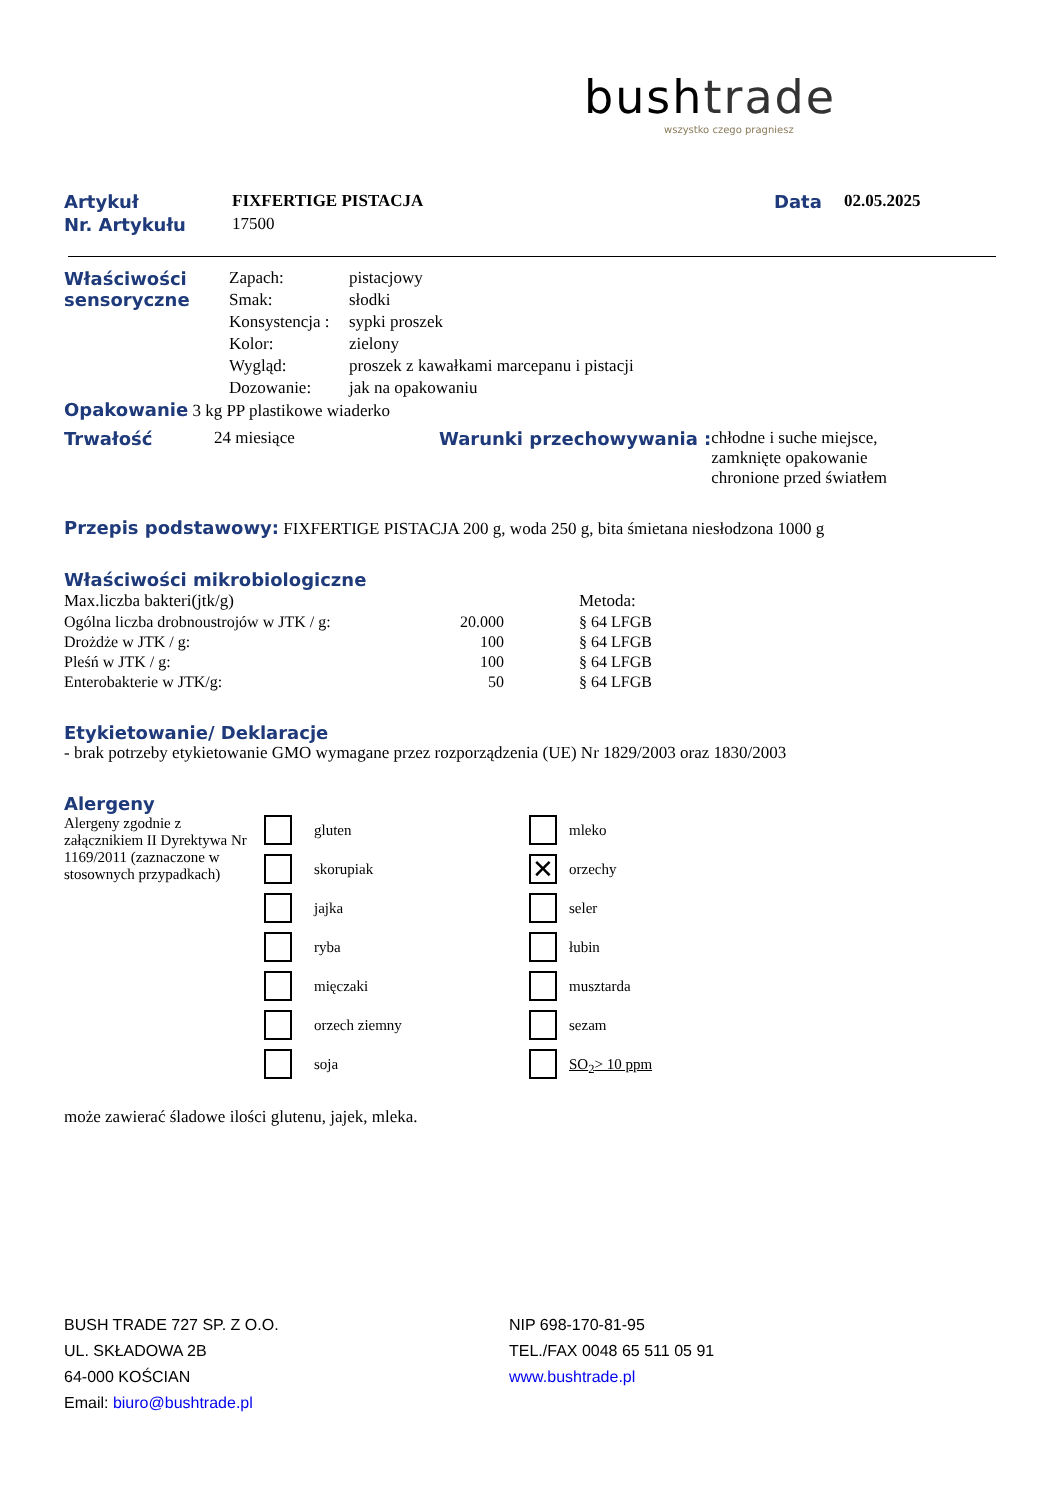bushtrade
wszystko czego pragniesz
| Artykuł | FIXFERTIGE PISTACJA | Data | 02.05.2025 |
| Nr. Artykułu | 17500 | | |
| Właściwości sensoryczne | Zapach: | pistacjowy |
| | Smak: | słodki |
| | Konsystencja : | sypki proszek |
| | Kolor: | zielony |
| | Wygląd: | proszek z kawałkami marcepanu i pistacji |
| | Dozowanie: | jak na opakowaniu |
Opakowanie 3 kg PP plastikowe wiaderko
| Trwałość | 24 miesiące | Warunki przechowywania : | chłodne i suche miejsce, zamknięte opakowanie chronione przed światłem |
Przepis podstawowy: FIXFERTIGE PISTACJA 200 g, woda 250 g, bita śmietana niesłodzona 1000 g
Właściwości mikrobiologiczne
| Max.liczba bakteri(jtk/g) | | Metoda: |
| Ogólna liczba drobnoustrojów w JTK / g: | 20.000 | § 64 LFGB |
| Drożdże w JTK / g: | 100 | § 64 LFGB |
| Pleśń w JTK / g: | 100 | § 64 LFGB |
| Enterobakterie w JTK/g: | 50 | § 64 LFGB |
Etykietowanie/ Deklaracje
- brak potrzeby etykietowanie GMO wymagane przez rozporządzenia (UE) Nr 1829/2003 oraz 1830/2003
Alergeny
| Alergeny zgodnie z załącznikiem II Dyrektywa Nr 1169/2011 (zaznaczone w stosownych przypadkach) | | gluten | | mleko |
| | | skorupiak | ✕ | orzechy |
| | | jajka | | seler |
| | | ryba | | łubin |
| | | mięczaki | | musztarda |
| | | orzech ziemny | | sezam |
| | | soja | | SO<sub>2</sub>> 10 ppm |
może zawierać śladowe ilości glutenu, jajek, mleka.
| BUSH TRADE 727 SP. Z O.O. | NIP 698-170-81-95 |
| UL. SKŁADOWA 2B | TEL./FAX 0048 65 511 05 91 |
| 64-000 KOŚCIAN | www.bushtrade.pl |
| Email: biuro@bushtrade.pl | |